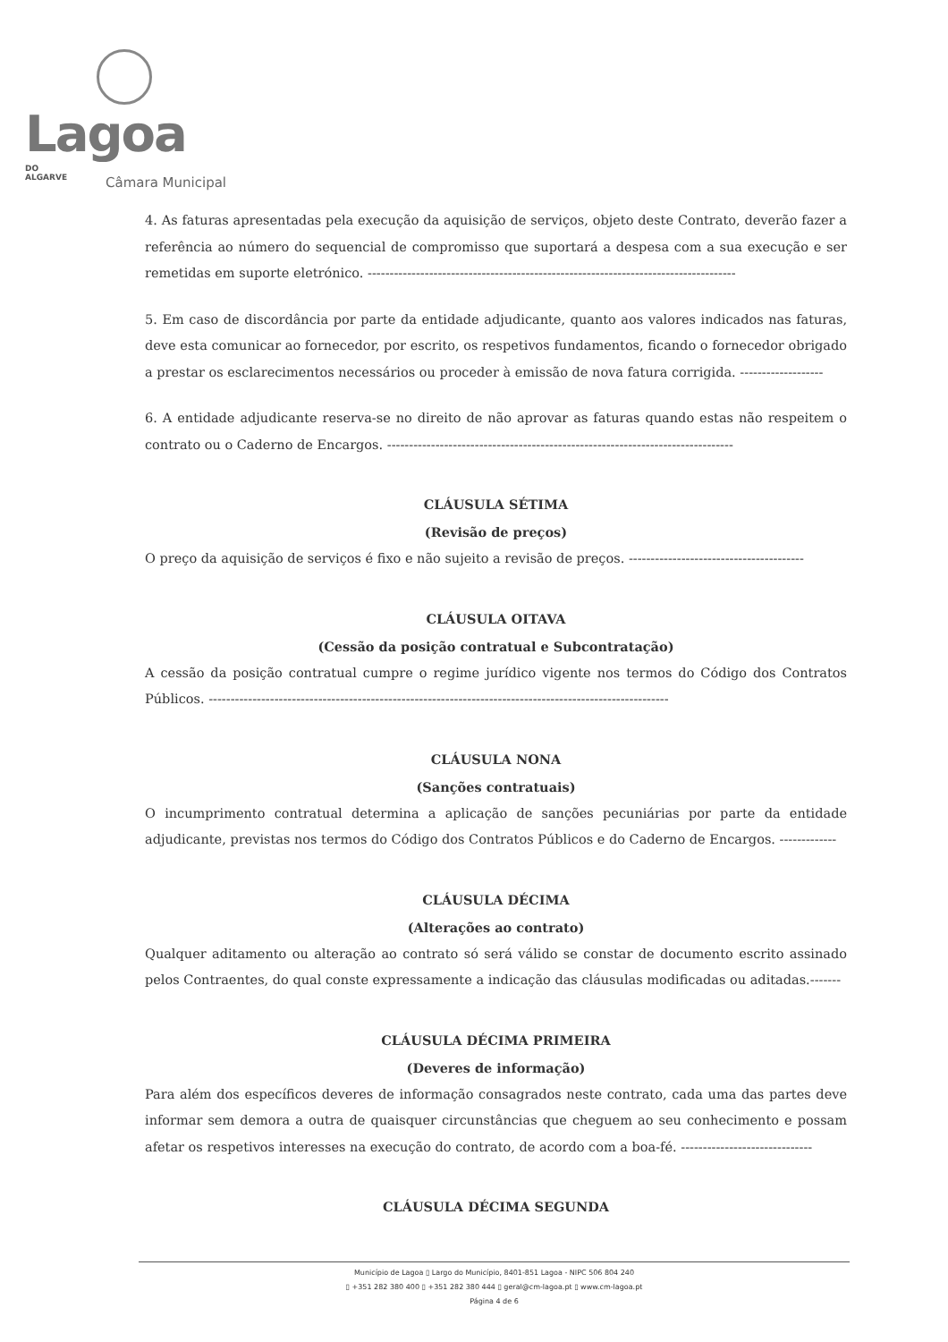Lagoa DO
ALGARVE
Câmara Municipal
4. As faturas apresentadas pela execução da aquisição de serviços, objeto deste Contrato, deverão fazer a referência ao número do sequencial de compromisso que suportará a despesa com a sua execução e ser remetidas em suporte eletrónico. ------------------------------------------------------------------------------------
5. Em caso de discordância por parte da entidade adjudicante, quanto aos valores indicados nas faturas, deve esta comunicar ao fornecedor, por escrito, os respetivos fundamentos, ficando o fornecedor obrigado a prestar os esclarecimentos necessários ou proceder à emissão de nova fatura corrigida. -------------------
6. A entidade adjudicante reserva-se no direito de não aprovar as faturas quando estas não respeitem o contrato ou o Caderno de Encargos. -------------------------------------------------------------------------------
CLÁUSULA SÉTIMA
(Revisão de preços)
O preço da aquisição de serviços é fixo e não sujeito a revisão de preços. ----------------------------------------
CLÁUSULA OITAVA
(Cessão da posição contratual e Subcontratação)
A cessão da posição contratual cumpre o regime jurídico vigente nos termos do Código dos Contratos Públicos. ---------------------------------------------------------------------------------------------------------
CLÁUSULA NONA
(Sanções contratuais)
O incumprimento contratual determina a aplicação de sanções pecuniárias por parte da entidade adjudicante, previstas nos termos do Código dos Contratos Públicos e do Caderno de Encargos. -------------
CLÁUSULA DÉCIMA
(Alterações ao contrato)
Qualquer aditamento ou alteração ao contrato só será válido se constar de documento escrito assinado pelos Contraentes, do qual conste expressamente a indicação das cláusulas modificadas ou aditadas.-------
CLÁUSULA DÉCIMA PRIMEIRA
(Deveres de informação)
Para além dos específicos deveres de informação consagrados neste contrato, cada uma das partes deve informar sem demora a outra de quaisquer circunstâncias que cheguem ao seu conhecimento e possam afetar os respetivos interesses na execução do contrato, de acordo com a boa-fé. ------------------------------
CLÁUSULA DÉCIMA SEGUNDA
Município de Lagoa ▯ Largo do Município, 8401-851 Lagoa - NIPC 506 804 240
▯ +351 282 380 400 ▯ +351 282 380 444 ▯ geral@cm-lagoa.pt ▯ www.cm-lagoa.pt
Página 4 de 6